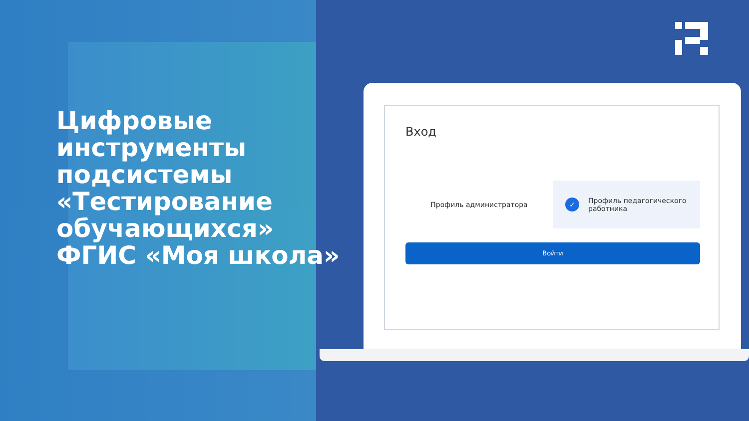Цифровые
инструменты
подсистемы
«Тестирование
обучающихся»
ФГИС «Моя школа»
Вход
Профиль администратора
✓ Профиль педагогического
работника
Войти